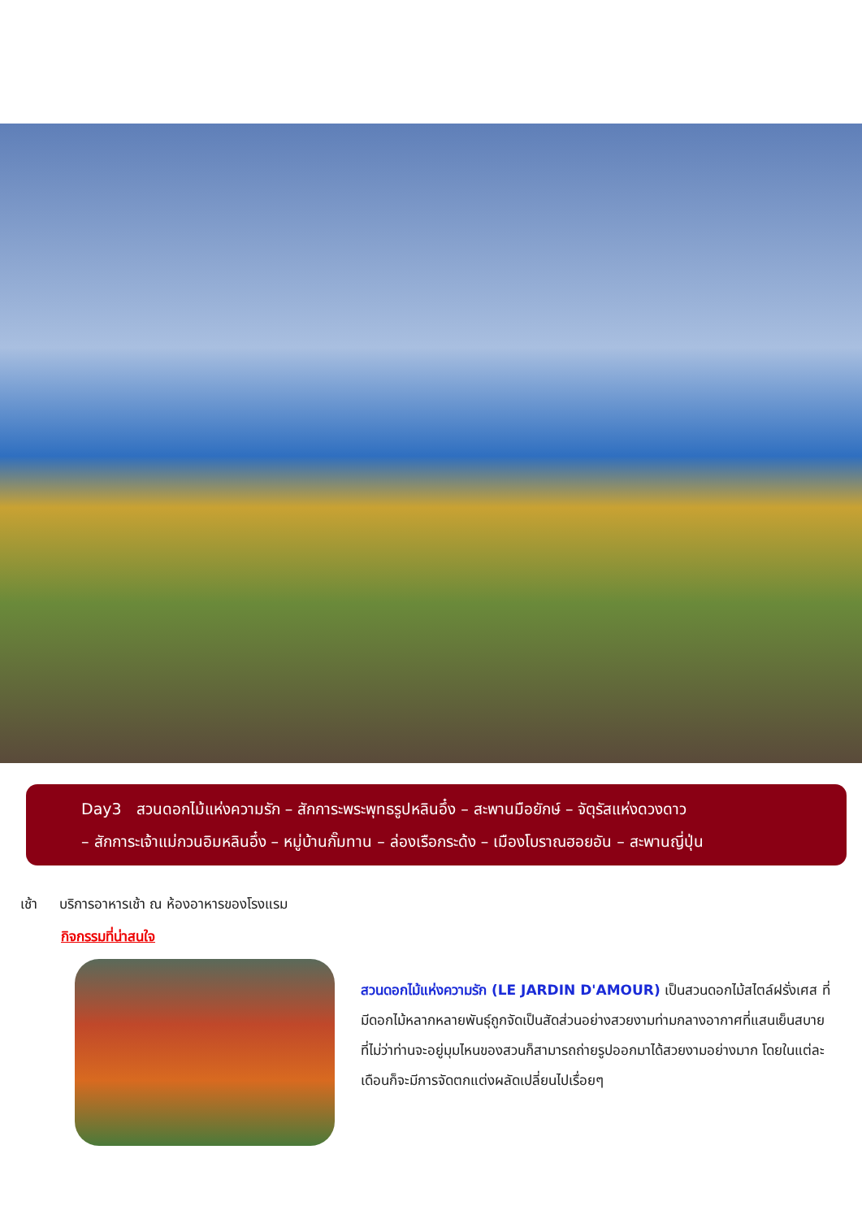Day3 สวนดอกไม้แห่งความรัก – สักการะพระพุทธรูปหลินอึ๋ง – สะพานมือยักษ์ – จัตุรัสแห่งดวงดาว
– สักการะเจ้าแม่กวนอิมหลินอึ๋ง – หมู่บ้านกั๊มทาน – ล่องเรือกระด้ง – เมืองโบราณฮอยอัน – สะพานญี่ปุ่น
เช้า บริการอาหารเช้า ณ ห้องอาหารของโรงแรม
กิจกรรมที่น่าสนใจ
สวนดอกไม้แห่งความรัก (LE JARDIN D'AMOUR) เป็นสวนดอกไม้สไตล์ฝรั่งเศส ที่มีดอกไม้หลากหลายพันธุ์ถูกจัดเป็นสัดส่วนอย่างสวยงามท่ามกลางอากาศที่แสนเย็นสบาย ที่ไม่ว่าท่านจะอยู่มุมไหนของสวนก็สามารถถ่ายรูปออกมาได้สวยงามอย่างมาก โดยในแต่ละเดือนก็จะมีการจัดตกแต่งผลัดเปลี่ยนไปเรื่อยๆ